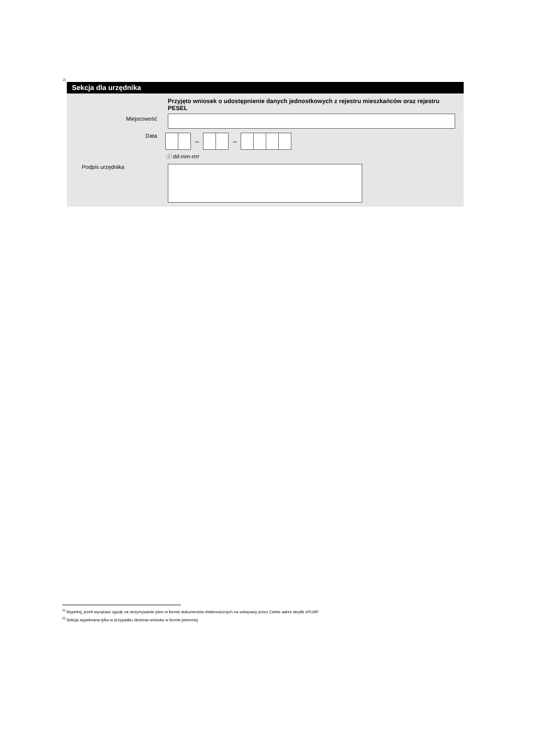<sup>2)</sup>
Sekcja dla urzędnika
Przyjęto wniosek o udostępnienie danych jednostkowych z rejestru mieszkańców oraz rejestru PESEL
Miejscowość
Data
– –
ⓘ dd-mm-rrrr
Podpis urzędnika
<sup>1)</sup> Wypełnij, jeżeli wyrażasz zgodę na otrzymywanie pism w formie dokumentów elektronicznych na wskazany przez Ciebie adres skrytki ePUAP.
<sup>2)</sup> Sekcja wypełniana tylko w przypadku złożenia wniosku w formie pisemnej.